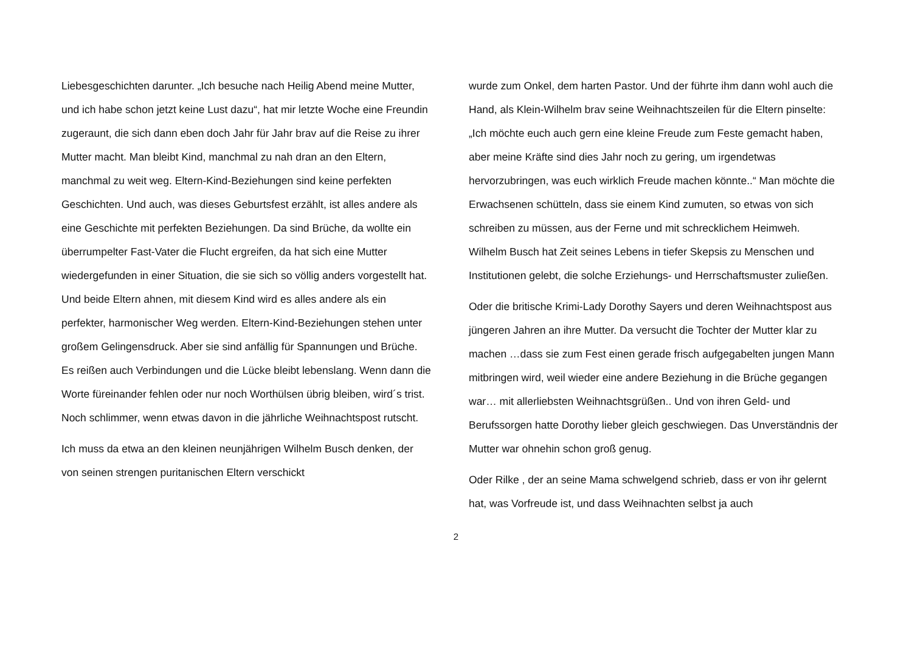Liebesgeschichten darunter. „Ich besuche nach Heilig Abend meine Mutter, und ich habe schon jetzt keine Lust dazu“, hat mir letzte Woche eine Freundin zugeraunt, die sich dann eben doch Jahr für Jahr brav auf die Reise zu ihrer Mutter macht. Man bleibt Kind, manchmal zu nah dran an den Eltern, manchmal zu weit weg. Eltern-Kind-Beziehungen sind keine perfekten Geschichten. Und auch, was dieses Geburtsfest erzählt, ist alles andere als eine Geschichte mit perfekten Beziehungen. Da sind Brüche, da wollte ein überrumpelter Fast-Vater die Flucht ergreifen, da hat sich eine Mutter wiedergefunden in einer Situation, die sie sich so völlig anders vorgestellt hat. Und beide Eltern ahnen, mit diesem Kind wird es alles andere als ein perfekter, harmonischer Weg werden. Eltern-Kind-Beziehungen stehen unter großem Gelingensdruck. Aber sie sind anfällig für Spannungen und Brüche. Es reißen auch Verbindungen und die Lücke bleibt lebenslang. Wenn dann die Worte füreinander fehlen oder nur noch Worthülsen übrig bleiben, wird´s trist. Noch schlimmer, wenn etwas davon in die jährliche Weihnachtspost rutscht.
Ich muss da etwa an den kleinen neunjährigen Wilhelm Busch denken, der von seinen strengen puritanischen Eltern verschickt
wurde zum Onkel, dem harten Pastor. Und der führte ihm dann wohl auch die Hand, als Klein-Wilhelm brav seine Weihnachtszeilen für die Eltern pinselte: „Ich möchte euch auch gern eine kleine Freude zum Feste gemacht haben, aber meine Kräfte sind dies Jahr noch zu gering, um irgendetwas hervorzubringen, was euch wirklich Freude machen könnte..“ Man möchte die Erwachsenen schütteln, dass sie einem Kind zumuten, so etwas von sich schreiben zu müssen, aus der Ferne und mit schrecklichem Heimweh. Wilhelm Busch hat Zeit seines Lebens in tiefer Skepsis zu Menschen und Institutionen gelebt, die solche Erziehungs- und Herrschaftsmuster zuließen.
Oder die britische Krimi-Lady Dorothy Sayers und deren Weihnachtspost aus jüngeren Jahren an ihre Mutter. Da versucht die Tochter der Mutter klar zu machen …dass sie zum Fest einen gerade frisch aufgegabelten jungen Mann mitbringen wird, weil wieder eine andere Beziehung in die Brüche gegangen war… mit allerliebsten Weihnachtsgrüßen.. Und von ihren Geld- und Berufssorgen hatte Dorothy lieber gleich geschwiegen. Das Unverständnis der Mutter war ohnehin schon groß genug.
Oder Rilke , der an seine Mama schwelgend schrieb, dass er von ihr gelernt hat, was Vorfreude ist, und dass Weihnachten selbst ja auch
2